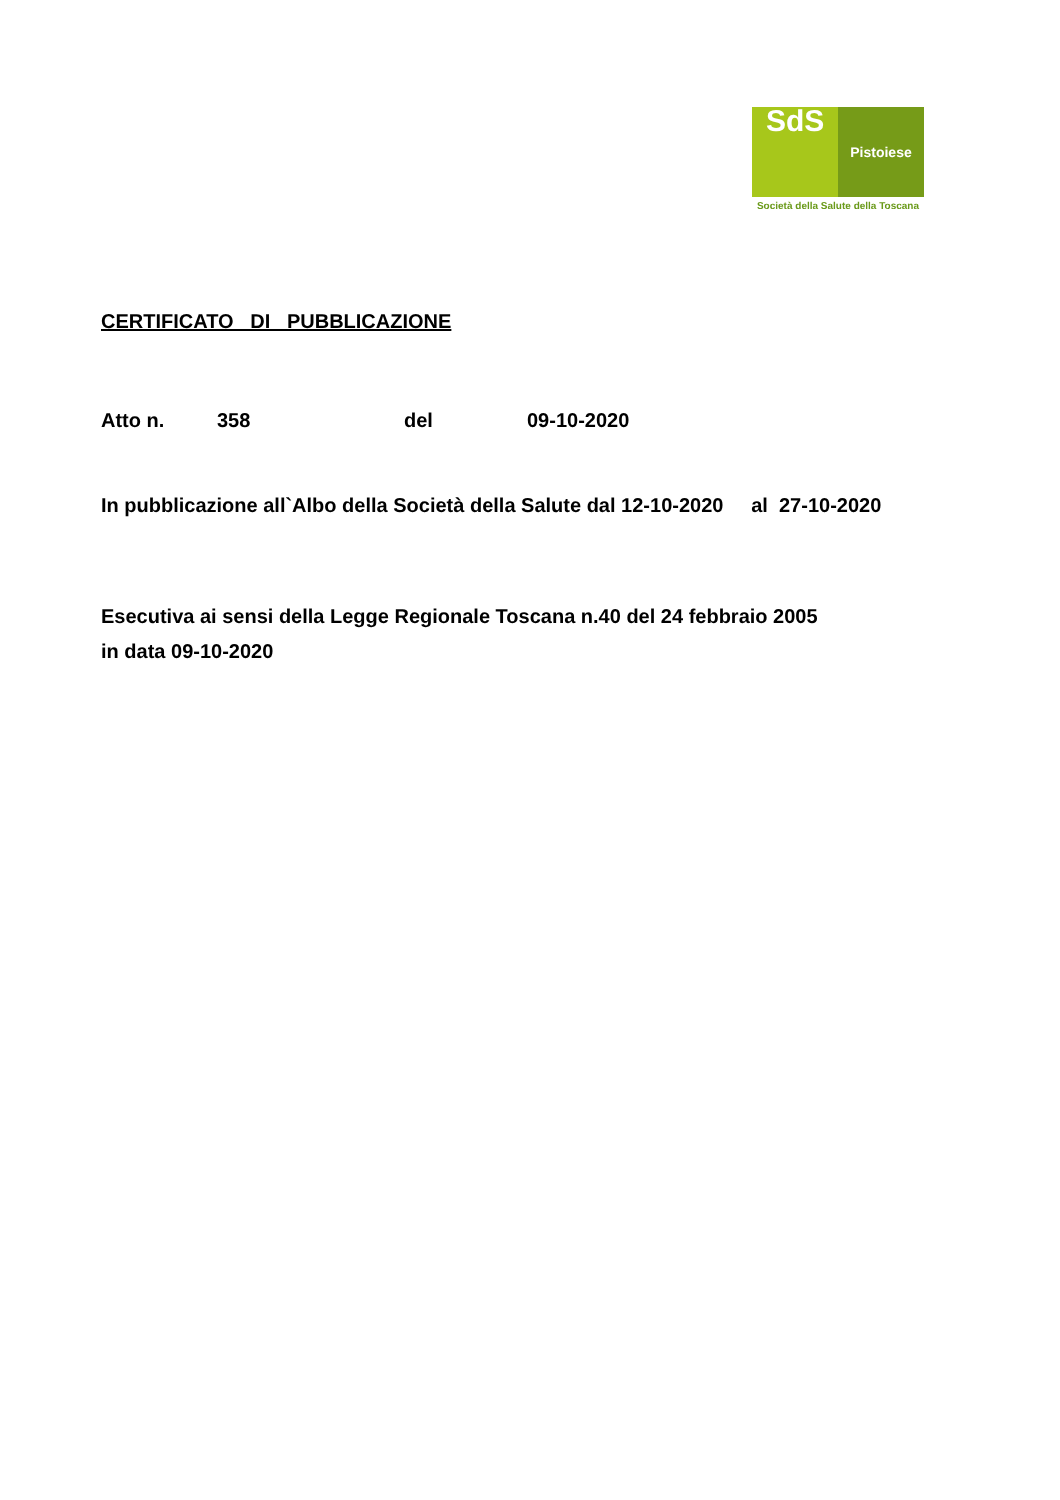SdS
Pistoiese
Società della Salute della Toscana
CERTIFICATO DI PUBBLICAZIONE
Atto n. 358 del 09-10-2020
In pubblicazione all`Albo della Società della Salute dal 12-10-2020 al 27-10-2020
Esecutiva ai sensi della Legge Regionale Toscana n.40 del 24 febbraio 2005
in data 09-10-2020